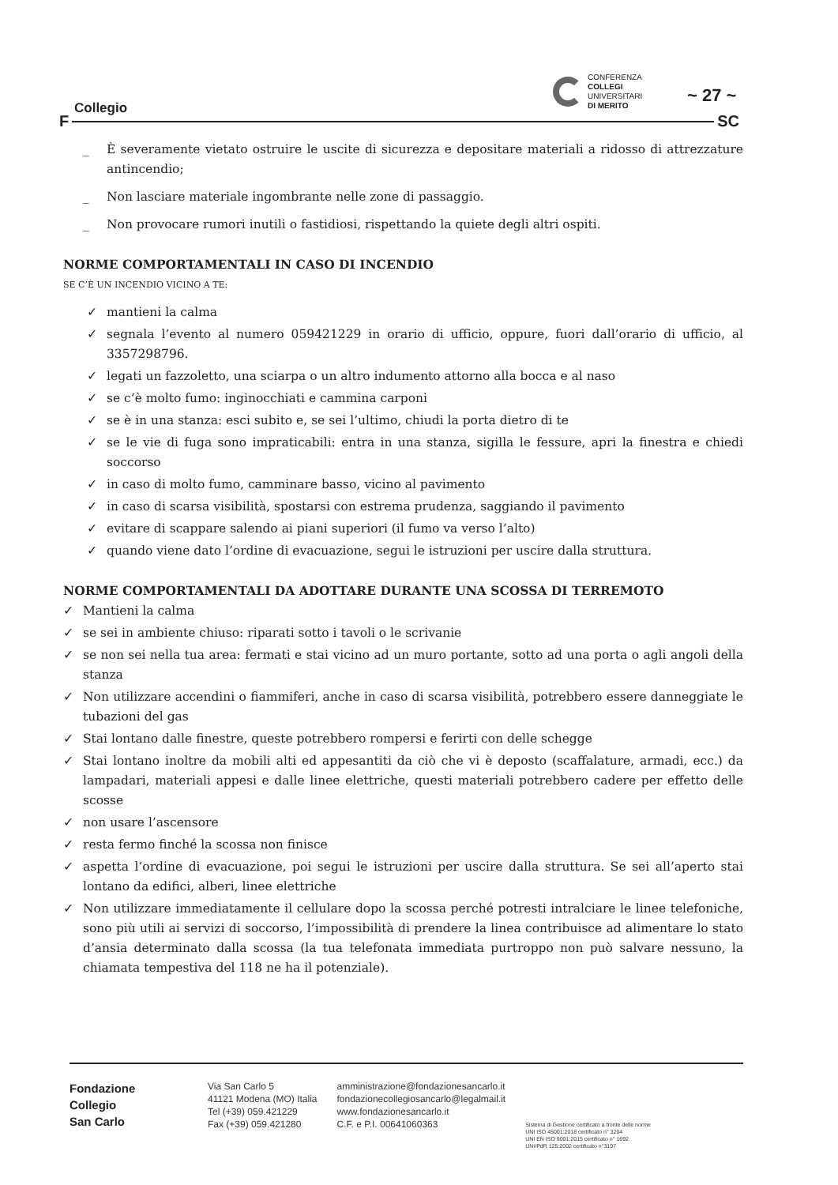Collegio
CONFERENZA
COLLEGI
UNIVERSITARI
DI MERITO
~ 27 ~
F SC
_ È severamente vietato ostruire le uscite di sicurezza e depositare materiali a ridosso di attrezzature antincendio;
_ Non lasciare materiale ingombrante nelle zone di passaggio.
_ Non provocare rumori inutili o fastidiosi, rispettando la quiete degli altri ospiti.
NORME COMPORTAMENTALI IN CASO DI INCENDIO
SE C’È UN INCENDIO VICINO A TE:
✓ mantieni la calma
✓ segnala l’evento al numero 059421229 in orario di ufficio, oppure, fuori dall’orario di ufficio, al 3357298796.
✓ legati un fazzoletto, una sciarpa o un altro indumento attorno alla bocca e al naso
✓ se c’è molto fumo: inginocchiati e cammina carponi
✓ se è in una stanza: esci subito e, se sei l’ultimo, chiudi la porta dietro di te
✓ se le vie di fuga sono impraticabili: entra in una stanza, sigilla le fessure, apri la finestra e chiedi soccorso
✓ in caso di molto fumo, camminare basso, vicino al pavimento
✓ in caso di scarsa visibilità, spostarsi con estrema prudenza, saggiando il pavimento
✓ evitare di scappare salendo ai piani superiori (il fumo va verso l’alto)
✓ quando viene dato l’ordine di evacuazione, segui le istruzioni per uscire dalla struttura.
NORME COMPORTAMENTALI DA ADOTTARE DURANTE UNA SCOSSA DI TERREMOTO
✓ Mantieni la calma
✓ se sei in ambiente chiuso: riparati sotto i tavoli o le scrivanie
✓ se non sei nella tua area: fermati e stai vicino ad un muro portante, sotto ad una porta o agli angoli della stanza
✓ Non utilizzare accendini o fiammiferi, anche in caso di scarsa visibilità, potrebbero essere danneggiate le tubazioni del gas
✓ Stai lontano dalle finestre, queste potrebbero rompersi e ferirti con delle schegge
✓ Stai lontano inoltre da mobili alti ed appesantiti da ciò che vi è deposto (scaffalature, armadi, ecc.) da lampadari, materiali appesi e dalle linee elettriche, questi materiali potrebbero cadere per effetto delle scosse
✓ non usare l’ascensore
✓ resta fermo finché la scossa non finisce
✓ aspetta l’ordine di evacuazione, poi segui le istruzioni per uscire dalla struttura. Se sei all’aperto stai lontano da edifici, alberi, linee elettriche
✓ Non utilizzare immediatamente il cellulare dopo la scossa perché potresti intralciare le linee telefoniche, sono più utili ai servizi di soccorso, l’impossibilità di prendere la linea contribuisce ad alimentare lo stato d’ansia determinato dalla scossa (la tua telefonata immediata purtroppo non può salvare nessuno, la chiamata tempestiva del 118 ne ha il potenziale).
Fondazione
Collegio
San Carlo
Via San Carlo 5
41121 Modena (MO) Italia
Tel (+39) 059.421229
Fax (+39) 059.421280
amministrazione@fondazionesancarlo.it
fondazionecollegiosancarlo@legalmail.it
www.fondazionesancarlo.it
C.F. e P.I. 00641060363
Sistema di Gestione certificato a fronte delle norme
UNI ISO 45001:2018 certificato n° 3204
UNI EN ISO 9001:2015 certificato n° 1692
UNI/PdR 125:2002 certificato n°3197